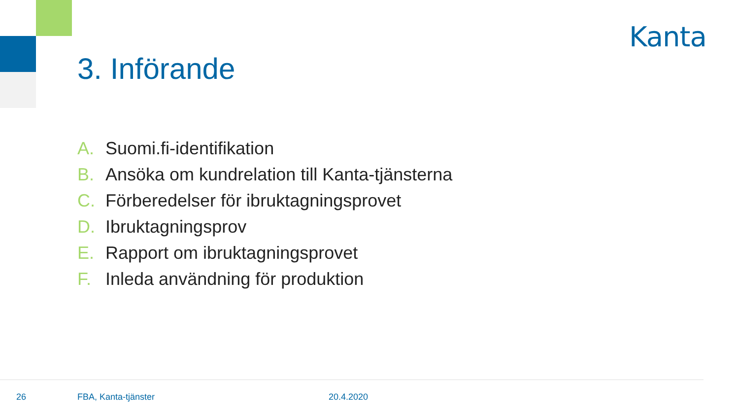Kanta
3. Införande
A. Suomi.fi-identifikation
B. Ansöka om kundrelation till Kanta-tjänsterna
C. Förberedelser för ibruktagningsprovet
D. Ibruktagningsprov
E. Rapport om ibruktagningsprovet
F. Inleda användning för produktion
26 FBA, Kanta-tjänster 20.4.2020